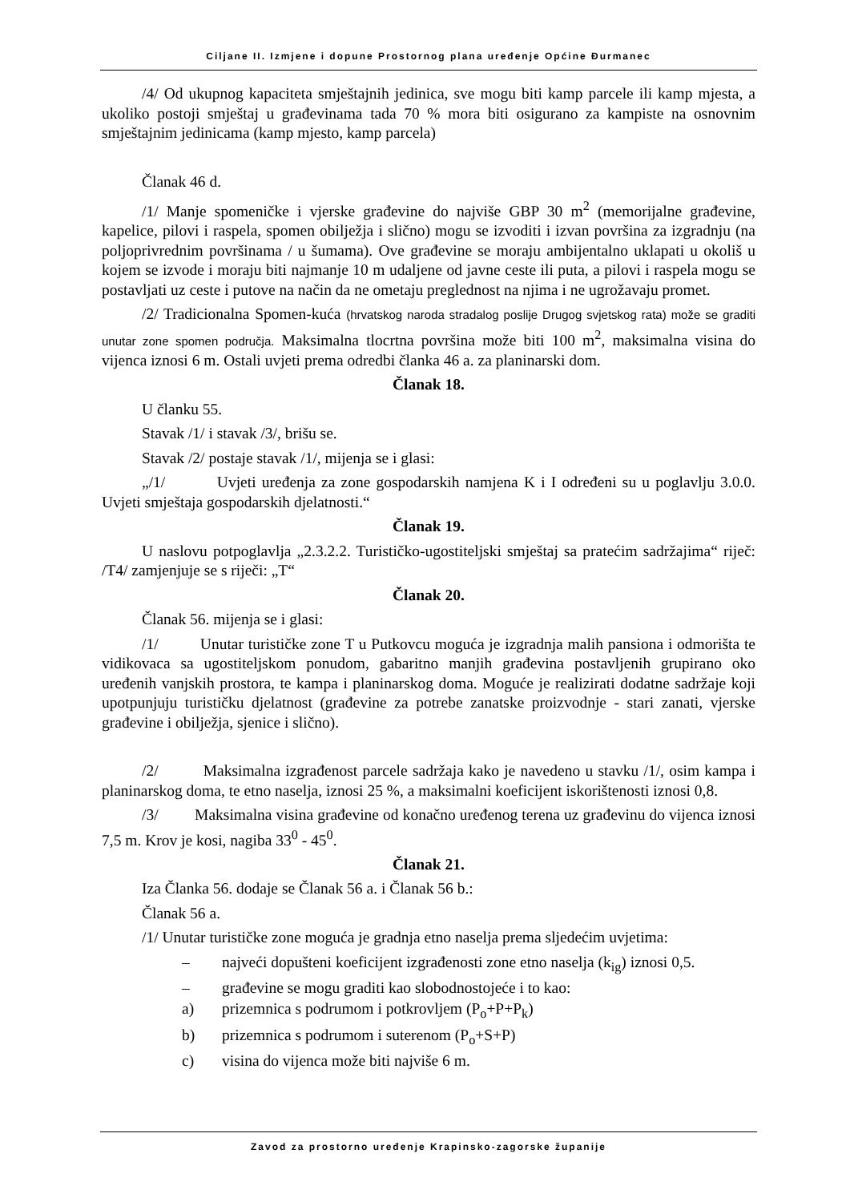Ciljane II. Izmjene i dopune Prostornog plana uređenje Općine Đurmanec
/4/ Od ukupnog kapaciteta smještajnih jedinica, sve mogu biti kamp parcele ili kamp mjesta, a ukoliko postoji smještaj u građevinama tada 70 % mora biti osigurano za kampiste na osnovnim smještajnim jedinicama (kamp mjesto, kamp parcela)
Članak 46 d.
/1/ Manje spomeničke i vjerske građevine do najviše GBP 30 m<sup>2</sup> (memorijalne građevine, kapelice, pilovi i raspela, spomen obilježja i slično) mogu se izvoditi i izvan površina za izgradnju (na poljoprivrednim površinama / u šumama). Ove građevine se moraju ambijentalno uklapati u okoliš u kojem se izvode i moraju biti najmanje 10 m udaljene od javne ceste ili puta, a pilovi i raspela mogu se postavljati uz ceste i putove na način da ne ometaju preglednost na njima i ne ugrožavaju promet.
/2/ Tradicionalna Spomen-kuća (hrvatskog naroda stradalog poslije Drugog svjetskog rata) može se graditi unutar zone spomen područja. Maksimalna tlocrtna površina može biti 100 m<sup>2</sup>, maksimalna visina do vijenca iznosi 6 m. Ostali uvjeti prema odredbi članka 46 a. za planinarski dom.
Članak 18.
U članku 55.
Stavak /1/ i stavak /3/, brišu se.
Stavak /2/ postaje stavak /1/, mijenja se i glasi:
„/1/ Uvjeti uređenja za zone gospodarskih namjena K i I određeni su u poglavlju 3.0.0. Uvjeti smještaja gospodarskih djelatnosti.“
Članak 19.
U naslovu potpoglavlja „2.3.2.2. Turističko-ugostiteljski smještaj sa pratećim sadržajima“ riječ: /T4/ zamjenjuje se s riječi: „T“
Članak 20.
Članak 56. mijenja se i glasi:
/1/ Unutar turističke zone T u Putkovcu moguća je izgradnja malih pansiona i odmorišta te vidikovaca sa ugostiteljskom ponudom, gabaritno manjih građevina postavljenih grupirano oko uređenih vanjskih prostora, te kampa i planinarskog doma. Moguće je realizirati dodatne sadržaje koji upotpunjuju turističku djelatnost (građevine za potrebe zanatske proizvodnje - stari zanati, vjerske građevine i obilježja, sjenice i slično).
/2/ Maksimalna izgrađenost parcele sadržaja kako je navedeno u stavku /1/, osim kampa i planinarskog doma, te etno naselja, iznosi 25 %, a maksimalni koeficijent iskorištenosti iznosi 0,8.
/3/ Maksimalna visina građevine od konačno uređenog terena uz građevinu do vijenca iznosi 7,5 m. Krov je kosi, nagiba 33<sup>0</sup> - 45<sup>0</sup>.
Članak 21.
Iza Članka 56. dodaje se Članak 56 a. i Članak 56 b.:
Članak 56 a.
/1/ Unutar turističke zone moguća je gradnja etno naselja prema sljedećim uvjetima:
– najveći dopušteni koeficijent izgrađenosti zone etno naselja (k<sub>ig</sub>) iznosi 0,5.
– građevine se mogu graditi kao slobodnostojeće i to kao:
a) prizemnica s podrumom i potkrovljem (P<sub>o</sub>+P+P<sub>k</sub>)
b) prizemnica s podrumom i suterenom (P<sub>o</sub>+S+P)
c) visina do vijenca može biti najviše 6 m.
Zavod za prostorno uređenje Krapinsko-zagorske županije